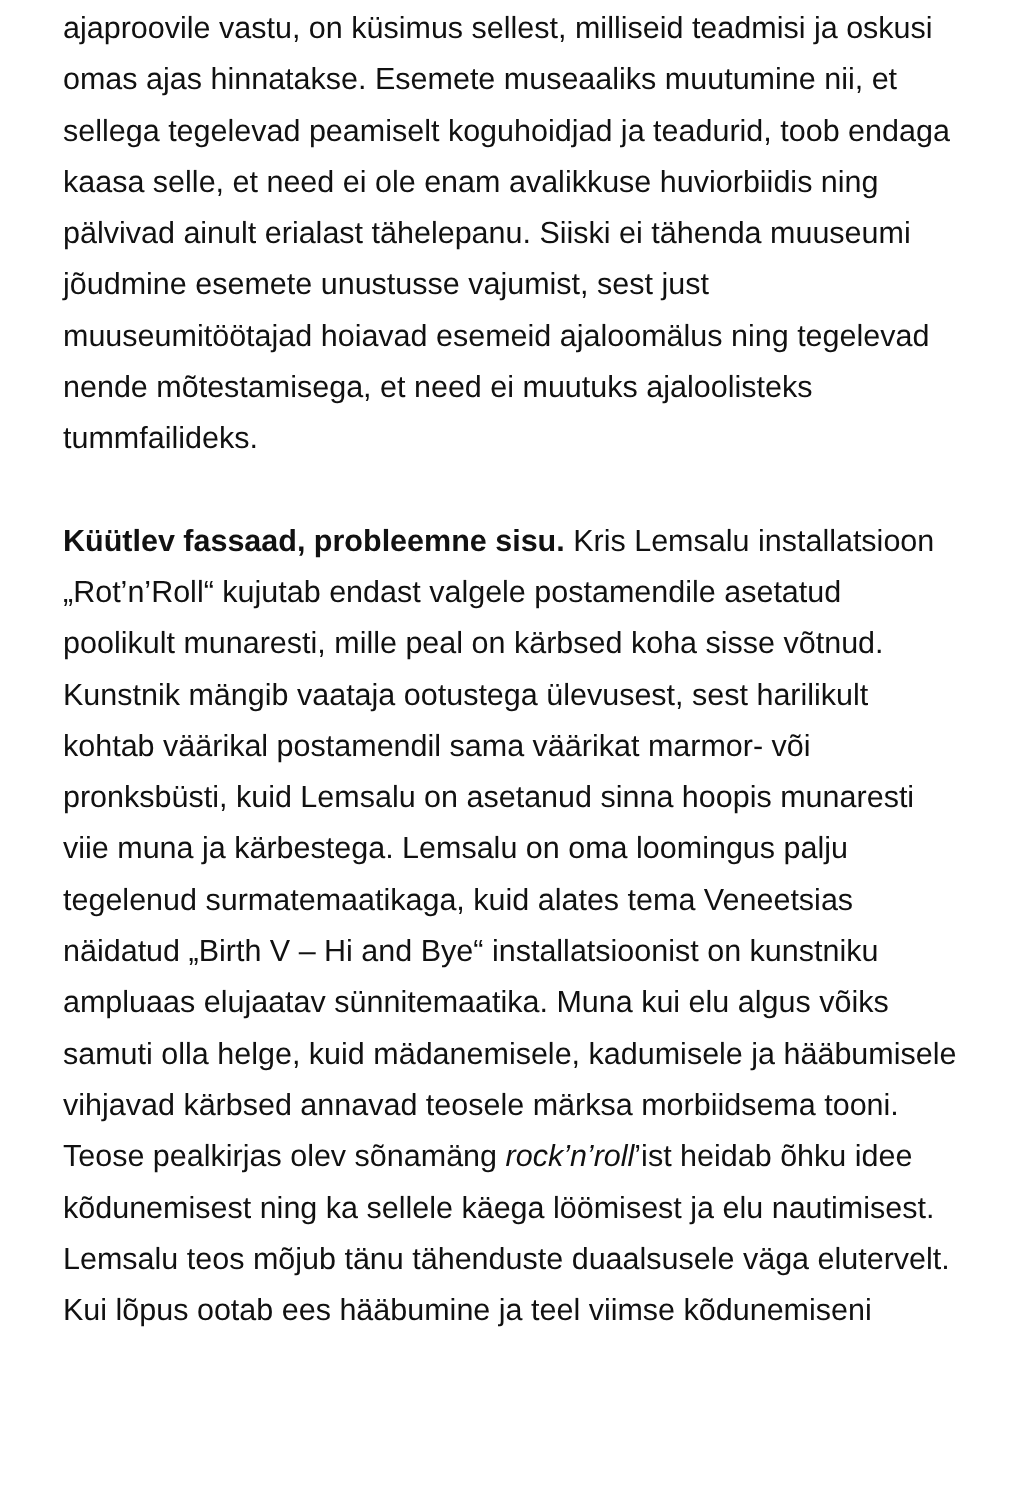ajaproovile vastu, on küsimus sellest, milliseid teadmisi ja oskusi omas ajas hinnatakse. Esemete museaaliks muutumine nii, et sellega tegelevad peamiselt koguhoidjad ja teadurid, toob endaga kaasa selle, et need ei ole enam avalikkuse huviorbiidis ning pälvivad ainult erialast tähelepanu. Siiski ei tähenda muuseumi jõudmine esemete unustusse vajumist, sest just muuseumitöötajad hoiavad esemeid ajaloomälus ning tegelevad nende mõtestamisega, et need ei muutuks ajaloolisteks tummfailideks.
Küütlev fassaad, probleemne sisu. Kris Lemsalu installatsioon „Rot’n’Roll“ kujutab endast valgele postamendile asetatud poolikult munaresti, mille peal on kärbsed koha sisse võtnud. Kunstnik mängib vaataja ootustega ülevusest, sest harilikult kohtab väärikal postamendil sama väärikat marmor- või pronksbüsti, kuid Lemsalu on asetanud sinna hoopis munaresti viie muna ja kärbestega. Lemsalu on oma loomingus palju tegelenud surmatemaatikaga, kuid alates tema Veneetsias näidatud „Birth V – Hi and Bye“ installatsioonist on kunstniku ampluaas elujaatav sünnitemaatika. Muna kui elu algus võiks samuti olla helge, kuid mädanemisele, kadumisele ja hääbumisele vihjavad kärbsed annavad teosele märksa morbiidsema tooni. Teose pealkirjas olev sõnamäng rock’n’roll’ist heidab õhku idee kõdunemisest ning ka sellele käega löömisest ja elu nautimisest. Lemsalu teos mõjub tänu tähenduste duaalsusele väga elutervelt. Kui lõpus ootab ees hääbumine ja teel viimse kõdunemiseni